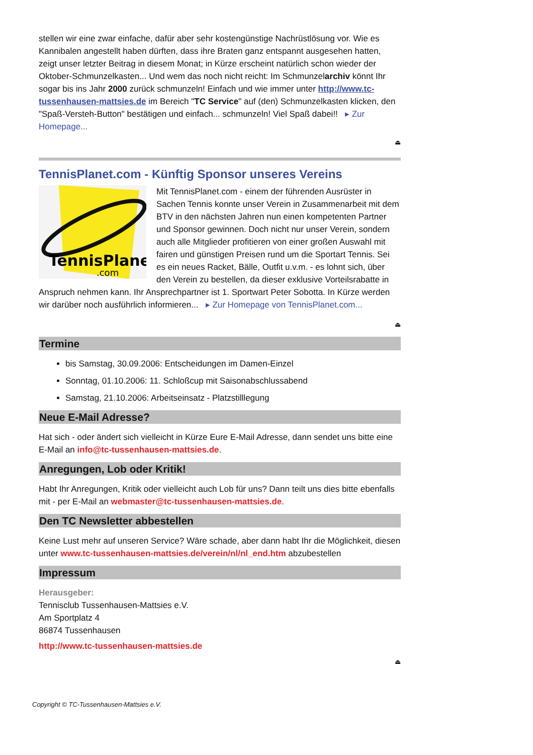stellen wir eine zwar einfache, dafür aber sehr kostengünstige Nachrüstlösung vor. Wie es Kannibalen angestellt haben dürften, dass ihre Braten ganz entspannt ausgesehen hatten, zeigt unser letzter Beitrag in diesem Monat; in Kürze erscheint natürlich schon wieder der Oktober-Schmunzelkasten... Und wem das noch nicht reicht: Im Schmunzelarchiv könnt Ihr sogar bis ins Jahr 2000 zurück schmunzeln! Einfach und wie immer unter http://www.tc-tussenhausen-mattsies.de im Bereich "TC Service" auf (den) Schmunzelkasten klicken, den "Spaß-Versteh-Button" bestätigen und einfach... schmunzeln! Viel Spaß dabei!! ▸ Zur Homepage...
⏏
TennisPlanet.com - Künftig Sponsor unseres Vereins
TennisPlanet
.com
Mit TennisPlanet.com - einem der führenden Ausrüster in Sachen Tennis konnte unser Verein in Zusammenarbeit mit dem BTV in den nächsten Jahren nun einen kompetenten Partner und Sponsor gewinnen. Doch nicht nur unser Verein, sondern auch alle Mitglieder profitieren von einer großen Auswahl mit fairen und günstigen Preisen rund um die Sportart Tennis. Sei es ein neues Racket, Bälle, Outfit u.v.m. - es lohnt sich, über den Verein zu bestellen, da dieser exklusive Vorteilsrabatte in Anspruch nehmen kann. Ihr Ansprechpartner ist 1. Sportwart Peter Sobotta. In Kürze werden wir darüber noch ausführlich informieren... ▸ Zur Homepage von TennisPlanet.com...
⏏
Termine
bis Samstag, 30.09.2006: Entscheidungen im Damen-Einzel
Sonntag, 01.10.2006: 11. Schloßcup mit Saisonabschlussabend
Samstag, 21.10.2006: Arbeitseinsatz - Platzstilllegung
Neue E-Mail Adresse?
Hat sich - oder ändert sich vielleicht in Kürze Eure E-Mail Adresse, dann sendet uns bitte eine E-Mail an info@tc-tussenhausen-mattsies.de.
Anregungen, Lob oder Kritik!
Habt Ihr Anregungen, Kritik oder vielleicht auch Lob für uns? Dann teilt uns dies bitte ebenfalls mit - per E-Mail an webmaster@tc-tussenhausen-mattsies.de.
Den TC Newsletter abbestellen
Keine Lust mehr auf unseren Service? Wäre schade, aber dann habt Ihr die Möglichkeit, diesen unter www.tc-tussenhausen-mattsies.de/verein/nl/nl_end.htm abzubestellen
Impressum
Herausgeber:
Tennisclub Tussenhausen-Mattsies e.V.
Am Sportplatz 4
86874 Tussenhausen
http://www.tc-tussenhausen-mattsies.de
⏏
Copyright © TC-Tussenhausen-Mattsies e.V.